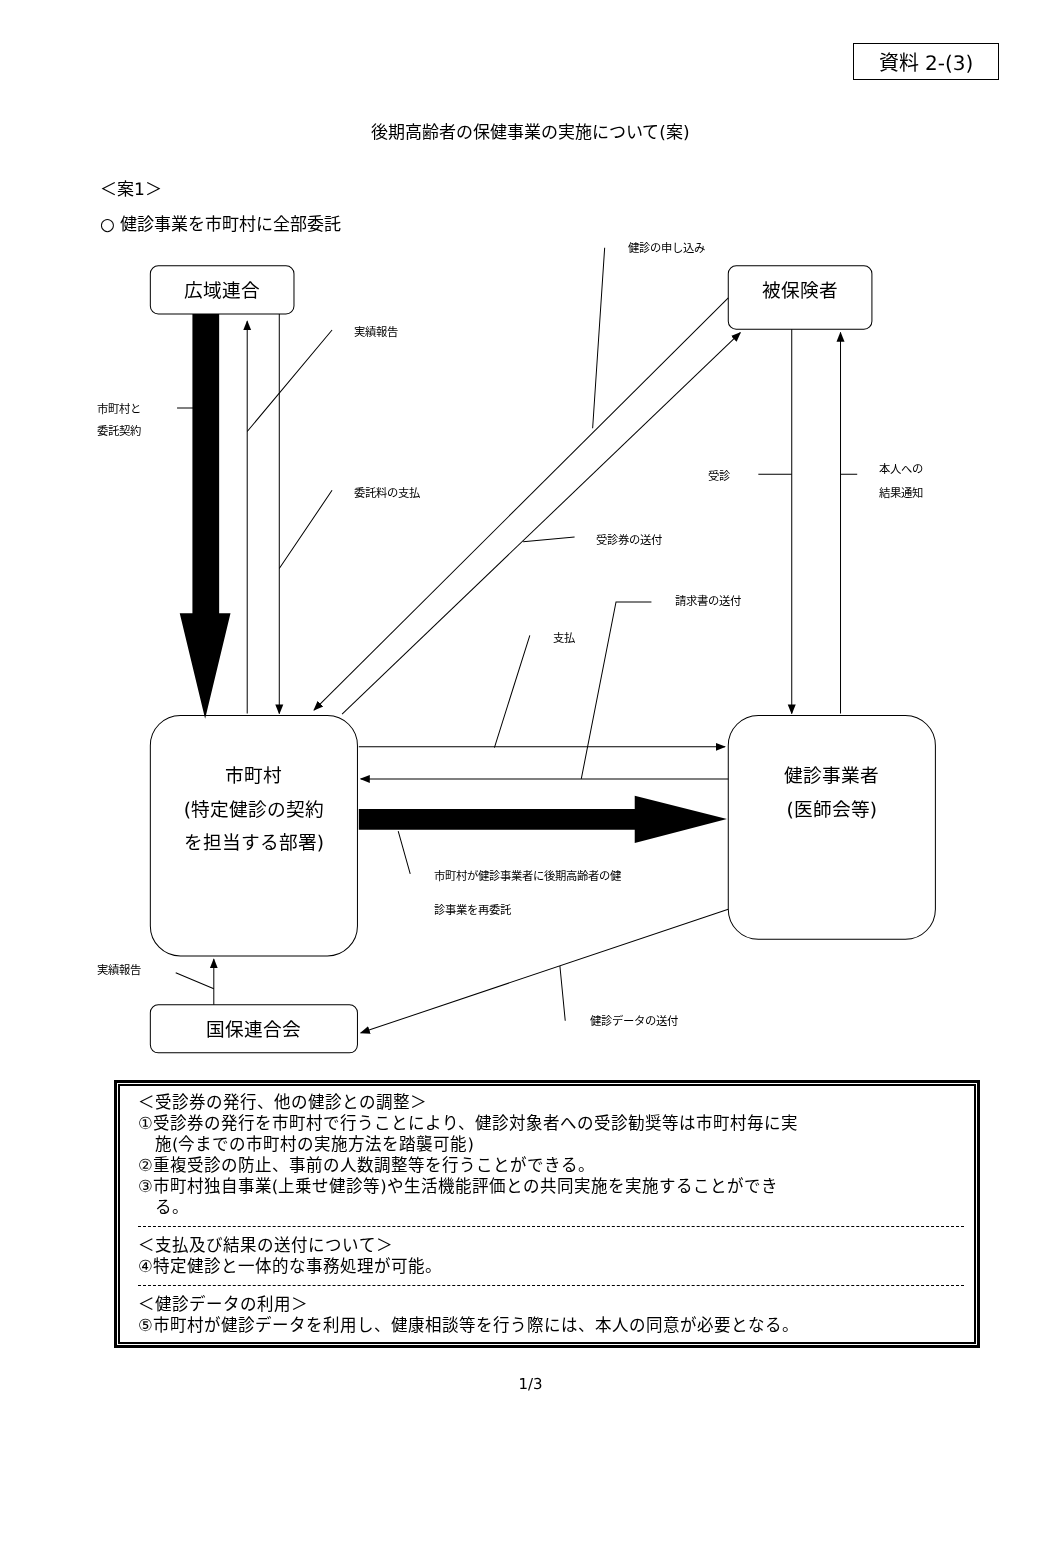資料 2-(3)
後期高齢者の保健事業の実施について(案)
＜案1＞
○ 健診事業を市町村に全部委託
広域連合
被保険者
市町村
(特定健診の契約
を担当する部署)
健診事業者
(医師会等)
国保連合会
健診の申し込み
実績報告
市町村と
委託契約
委託料の支払
受診
本人への
結果通知
受診券の送付
請求書の送付
支払
市町村が健診事業者に後期高齢者の健
診事業を再委託
実績報告
健診データの送付
＜受診券の発行、他の健診との調整＞
①受診券の発行を市町村で行うことにより、健診対象者への受診勧奨等は市町村毎に実
施(今までの市町村の実施方法を踏襲可能)
②重複受診の防止、事前の人数調整等を行うことができる。
③市町村独自事業(上乗せ健診等)や生活機能評価との共同実施を実施することができ
る。
＜支払及び結果の送付について＞
④特定健診と一体的な事務処理が可能。
＜健診データの利用＞
⑤市町村が健診データを利用し、健康相談等を行う際には、本人の同意が必要となる。
1/3